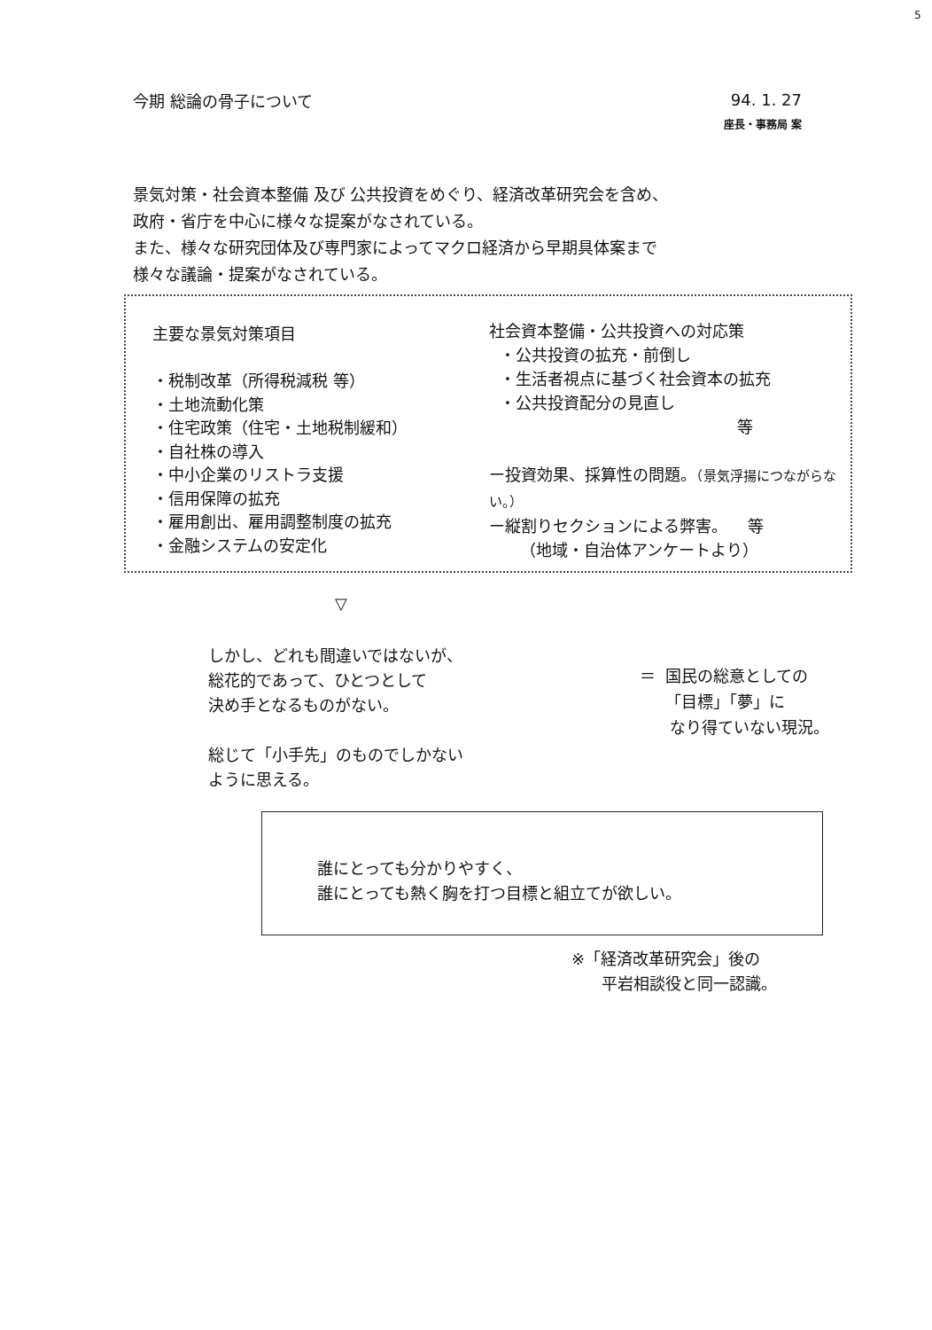5
今期 総論の骨子について
94. 1. 27
座長・事務局 案
景気対策・社会資本整備 及び 公共投資をめぐり、経済改革研究会を含め、
政府・省庁を中心に様々な提案がなされている。
また、様々な研究団体及び専門家によってマクロ経済から早期具体案まで
様々な議論・提案がなされている。
主要な景気対策項目
・税制改革（所得税減税 等）
・土地流動化策
・住宅政策（住宅・土地税制緩和）
・自社株の導入
・中小企業のリストラ支援
・信用保障の拡充
・雇用創出、雇用調整制度の拡充
・金融システムの安定化
社会資本整備・公共投資への対応策
・公共投資の拡充・前倒し
・生活者視点に基づく社会資本の拡充
・公共投資配分の見直し
等
ー投資効果、採算性の問題。（景気浮揚につながらない。）
ー縦割りセクションによる弊害。 等
（地域・自治体アンケートより）
▽
しかし、どれも間違いではないが、
総花的であって、ひとつとして
決め手となるものがない。
総じて「小手先」のものでしかない
ように思える。
＝ 国民の総意としての
「目標」「夢」に
なり得ていない現況。
誰にとっても分かりやすく、
誰にとっても熱く胸を打つ目標と組立てが欲しい。
※「経済改革研究会」後の
平岩相談役と同一認識。